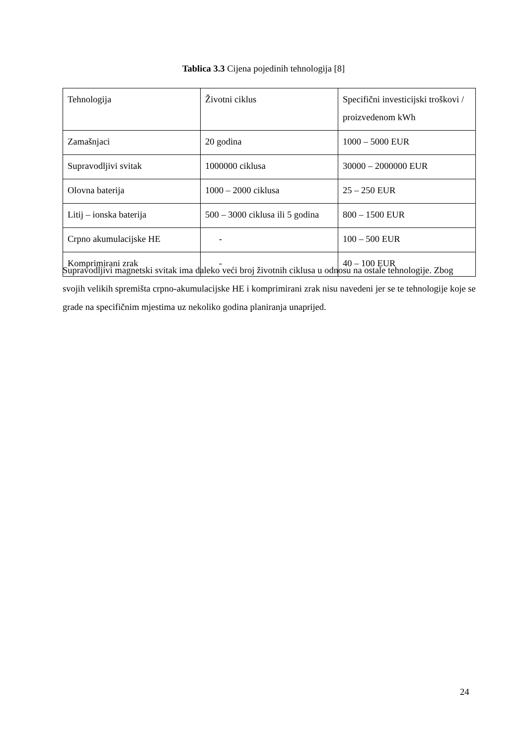Tablica 3.3 Cijena pojedinih tehnologija [8]
| Tehnologija | Životni ciklus | Specifični investicijski troškovi / proizvedenom kWh |
| Zamašnjaci | 20 godina | 1000 – 5000 EUR |
| Supravodljivi svitak | 1000000 ciklusa | 30000 – 2000000 EUR |
| Olovna baterija | 1000 – 2000 ciklusa | 25 – 250 EUR |
| Litij – ionska baterija | 500 – 3000 ciklusa ili 5 godina | 800 – 1500 EUR |
| Crpno akumulacijske HE | - | 100 – 500 EUR |
| Komprimirani zrak | - | 40 – 100 EUR |
Supravodljivi magnetski svitak ima daleko veći broj životnih ciklusa u odnosu na ostale tehnologije. Zbog svojih velikih spremišta crpno-akumulacijske HE i komprimirani zrak nisu navedeni jer se te tehnologije koje se grade na specifičnim mjestima uz nekoliko godina planiranja unaprijed.
24